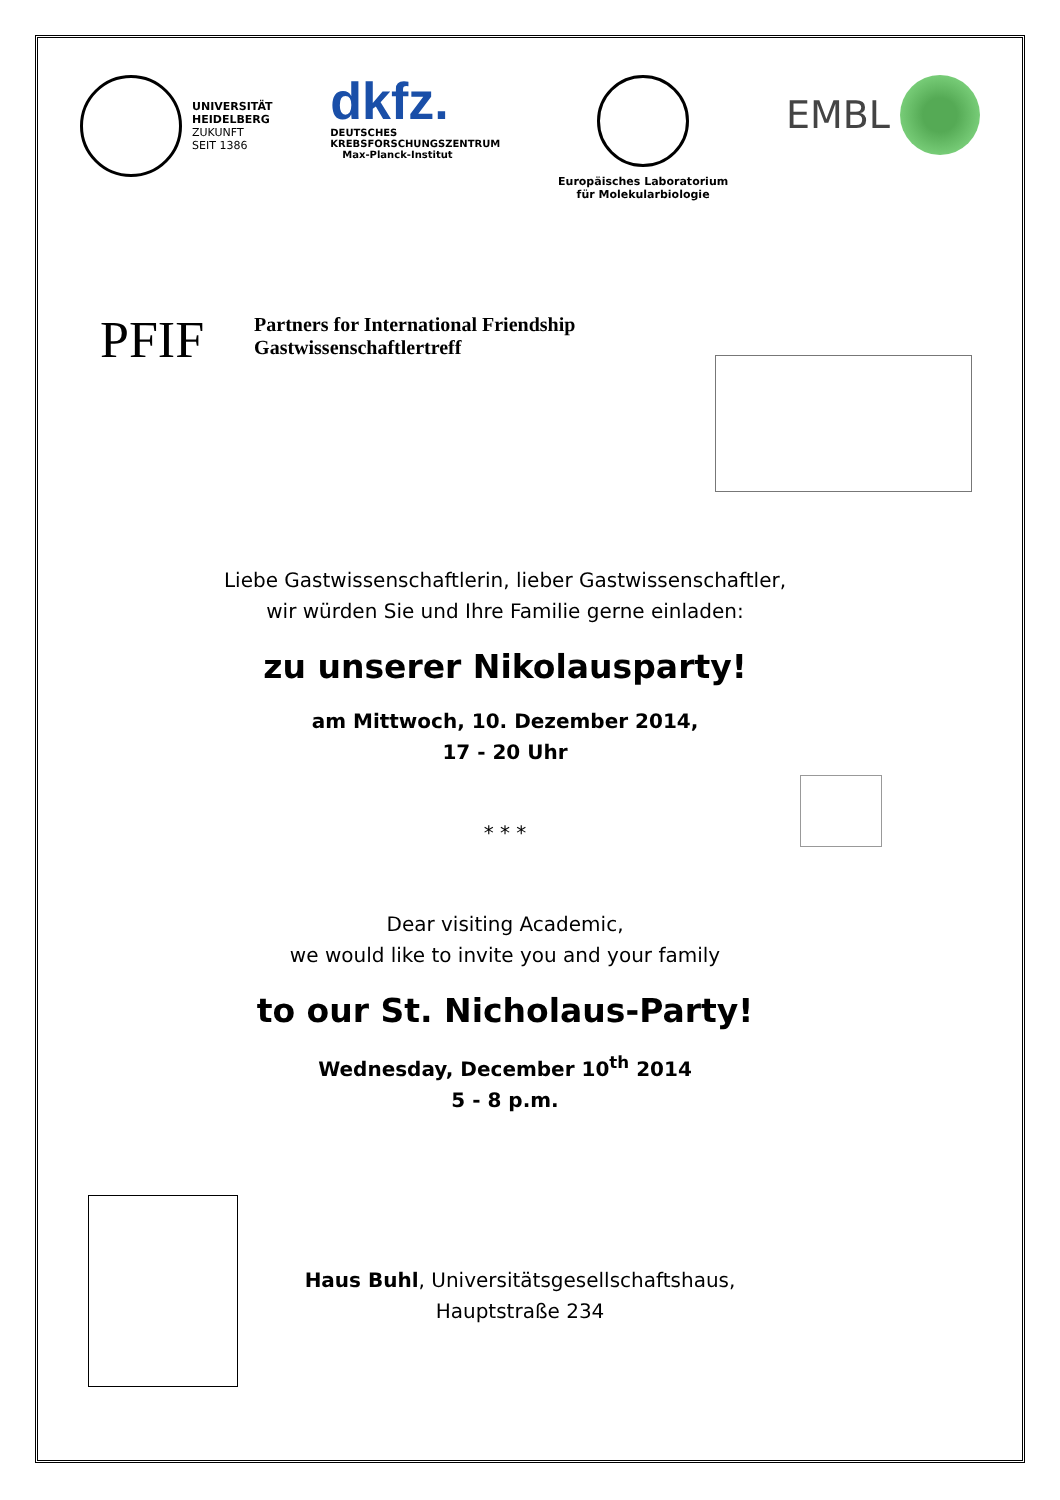UNIVERSITÄT
HEIDELBERG
ZUKUNFT
SEIT 1386
dkfz.
DEUTSCHES
KREBSFORSCHUNGSZENTRUM
Max-Planck-Institut
Europäisches Laboratorium
für Molekularbiologie
EMBL
PFIF
Partners for International Friendship
Gastwissenschaftlertreff
Liebe Gastwissenschaftlerin, lieber Gastwissenschaftler,
wir würden Sie und Ihre Familie gerne einladen:
zu unserer Nikolausparty!
am Mittwoch, 10. Dezember 2014,
17 - 20 Uhr
* * *
Dear visiting Academic,
we would like to invite you and your family
to our St. Nicholaus-Party!
Wednesday, December 10<sup>th</sup> 2014
5 - 8 p.m.
Haus Buhl, Universitätsgesellschaftshaus,
Hauptstraße 234